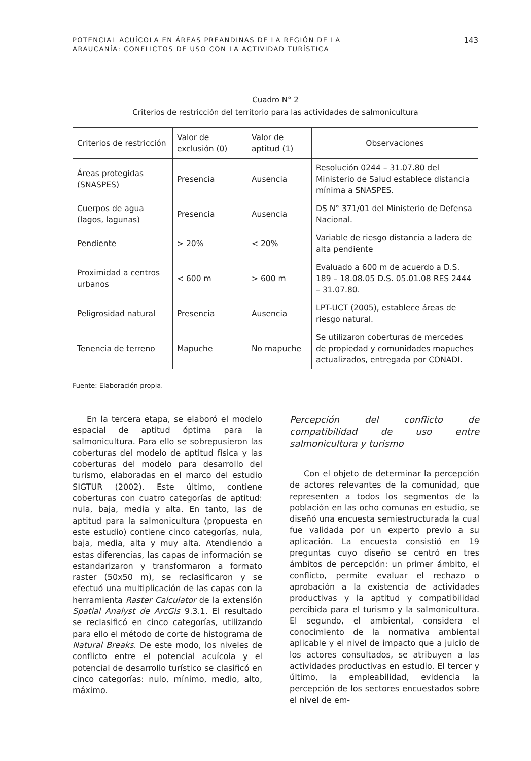POTENCIAL ACUÍCOLA EN ÁREAS PREANDINAS DE LA REGIÓN DE LA
ARAUCANÍA: CONFLICTOS DE USO CON LA ACTIVIDAD TURÍSTICA
143
Cuadro N° 2
Criterios de restricción del territorio para las actividades de salmonicultura
| Criterios de restricción | Valor de exclusión (0) | Valor de aptitud (1) | Observaciones |
| --- | --- | --- | --- |
| Áreas protegidas (SNASPES) | Presencia | Ausencia | Resolución 0244 – 31.07.80 del Ministerio de Salud establece distancia mínima a SNASPES. |
| Cuerpos de agua (lagos, lagunas) | Presencia | Ausencia | DS N° 371/01 del Ministerio de Defensa Nacional. |
| Pendiente | > 20% | < 20% | Variable de riesgo distancia a ladera de alta pendiente |
| Proximidad a centros urbanos | < 600 m | > 600 m | Evaluado a 600 m de acuerdo a D.S. 189 – 18.08.05 D.S. 05.01.08 RES 2444 – 31.07.80. |
| Peligrosidad natural | Presencia | Ausencia | LPT-UCT (2005), establece áreas de riesgo natural. |
| Tenencia de terreno | Mapuche | No mapuche | Se utilizaron coberturas de mercedes de propiedad y comunidades mapuches actualizados, entregada por CONADI. |
Fuente: Elaboración propia.
En la tercera etapa, se elaboró el modelo espacial de aptitud óptima para la salmonicultura. Para ello se sobrepusieron las coberturas del modelo de aptitud física y las coberturas del modelo para desarrollo del turismo, elaboradas en el marco del estudio SIGTUR (2002). Este último, contiene coberturas con cuatro categorías de aptitud: nula, baja, media y alta. En tanto, las de aptitud para la salmonicultura (propuesta en este estudio) contiene cinco categorías, nula, baja, media, alta y muy alta. Atendiendo a estas diferencias, las capas de información se estandarizaron y transformaron a formato raster (50x50 m), se reclasificaron y se efectuó una multiplicación de las capas con la herramienta Raster Calculator de la extensión Spatial Analyst de ArcGis 9.3.1. El resultado se reclasificó en cinco categorías, utilizando para ello el método de corte de histograma de Natural Breaks. De este modo, los niveles de conflicto entre el potencial acuícola y el potencial de desarrollo turístico se clasificó en cinco categorías: nulo, mínimo, medio, alto, máximo.
Percepción del conflicto de compatibilidad de uso entre salmonicultura y turismo
Con el objeto de determinar la percepción de actores relevantes de la comunidad, que representen a todos los segmentos de la población en las ocho comunas en estudio, se diseñó una encuesta semiestructurada la cual fue validada por un experto previo a su aplicación. La encuesta consistió en 19 preguntas cuyo diseño se centró en tres ámbitos de percepción: un primer ámbito, el conflicto, permite evaluar el rechazo o aprobación a la existencia de actividades productivas y la aptitud y compatibilidad percibida para el turismo y la salmonicultura. El segundo, el ambiental, considera el conocimiento de la normativa ambiental aplicable y el nivel de impacto que a juicio de los actores consultados, se atribuyen a las actividades productivas en estudio. El tercer y último, la empleabilidad, evidencia la percepción de los sectores encuestados sobre el nivel de em-